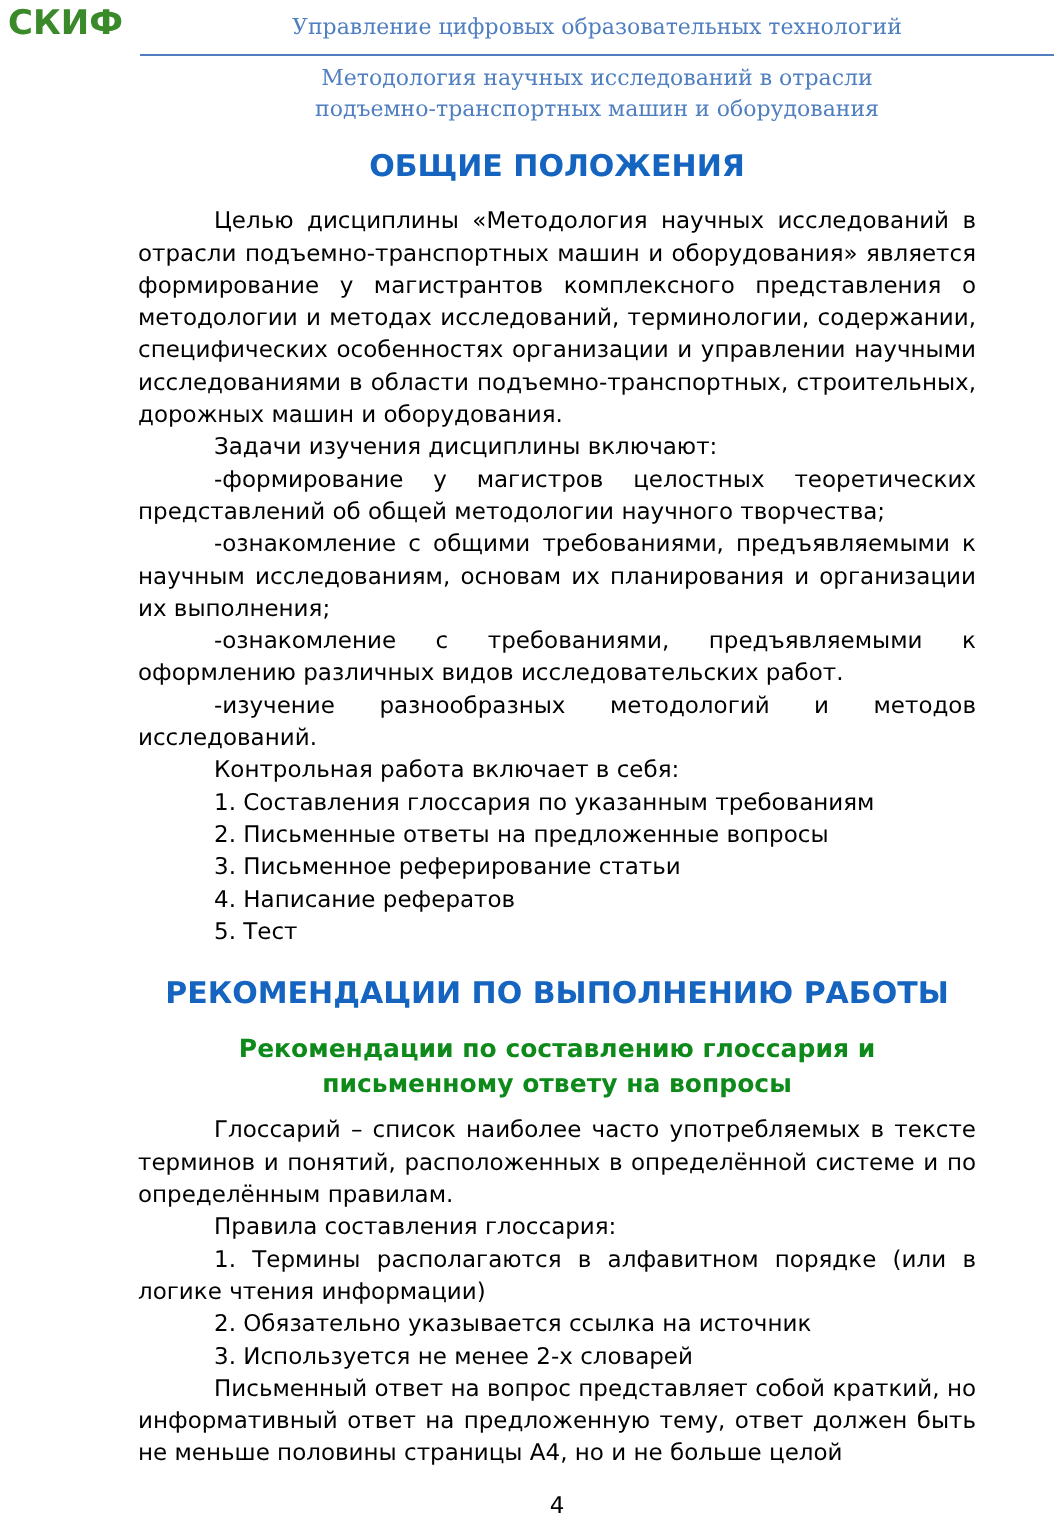СКИФ
Управление цифровых образовательных технологий
Методология научных исследований в отрасли
подъемно-транспортных машин и оборудования
ОБЩИЕ ПОЛОЖЕНИЯ
Целью дисциплины «Методология научных исследований в отрасли подъемно-транспортных машин и оборудования» является формирование у магистрантов комплексного представления о методологии и методах исследований, терминологии, содержании, специфических особенностях организации и управлении научными исследованиями в области подъемно-транспортных, строительных, дорожных машин и оборудования.
Задачи изучения дисциплины включают:
-формирование у магистров целостных теоретических представлений об общей методологии научного творчества;
-ознакомление с общими требованиями, предъявляемыми к научным исследованиям, основам их планирования и организации их выполнения;
-ознакомление с требованиями, предъявляемыми к оформлению различных видов исследовательских работ.
-изучение разнообразных методологий и методов исследований.
Контрольная работа включает в себя:
1. Составления глоссария по указанным требованиям
2. Письменные ответы на предложенные вопросы
3. Письменное реферирование статьи
4. Написание рефератов
5. Тест
РЕКОМЕНДАЦИИ ПО ВЫПОЛНЕНИЮ РАБОТЫ
Рекомендации по составлению глоссария и
письменному ответу на вопросы
Глоссарий – список наиболее часто употребляемых в тексте терминов и понятий, расположенных в определённой системе и по определённым правилам.
Правила составления глоссария:
1. Термины располагаются в алфавитном порядке (или в логике чтения информации)
2. Обязательно указывается ссылка на источник
3. Используется не менее 2-х словарей
Письменный ответ на вопрос представляет собой краткий, но информативный ответ на предложенную тему, ответ должен быть не меньше половины страницы А4, но и не больше целой
4